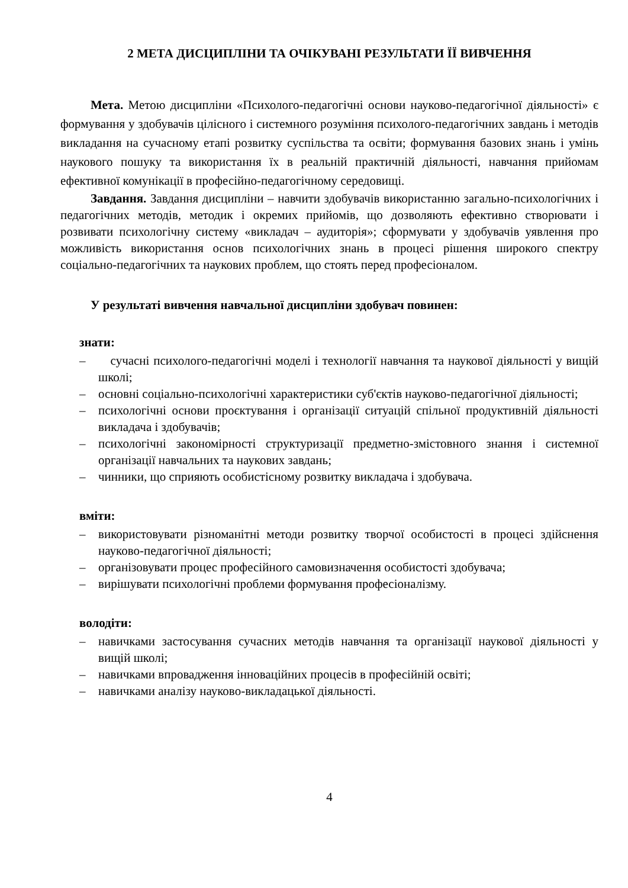2 МЕТА ДИСЦИПЛІНИ ТА ОЧІКУВАНІ РЕЗУЛЬТАТИ ЇЇ ВИВЧЕННЯ
Мета. Метою дисципліни «Психолого-педагогічні основи науково-педагогічної діяльності» є формування у здобувачів цілісного і системного розуміння психолого-педагогічних завдань і методів викладання на сучасному етапі розвитку суспільства та освіти; формування базових знань і умінь наукового пошуку та використання їх в реальній практичній діяльності, навчання прийомам ефективної комунікації в професійно-педагогічному середовищі.
Завдання. Завдання дисципліни – навчити здобувачів використанню загально-психологічних і педагогічних методів, методик і окремих прийомів, що дозволяють ефективно створювати і розвивати психологічну систему «викладач – аудиторія»; сформувати у здобувачів уявлення про можливість використання основ психологічних знань в процесі рішення широкого спектру соціально-педагогічних та наукових проблем, що стоять перед професіоналом.
У результаті вивчення навчальної дисципліни здобувач повинен:
знати:
– сучасні психолого-педагогічні моделі і технології навчання та наукової діяльності у вищій школі;
– основні соціально-психологічні характеристики суб'єктів науково-педагогічної діяльності;
– психологічні основи проєктування і організації ситуацій спільної продуктивній діяльності викладача і здобувачів;
– психологічні закономірності структуризації предметно-змістовного знання і системної організації навчальних та наукових завдань;
– чинники, що сприяють особистісному розвитку викладача і здобувача.
вміти:
– використовувати різноманітні методи розвитку творчої особистості в процесі здійснення науково-педагогічної діяльності;
– організовувати процес професійного самовизначення особистості здобувача;
– вирішувати психологічні проблеми формування професіоналізму.
володіти:
– навичками застосування сучасних методів навчання та організації наукової діяльності у вищій школі;
– навичками впровадження інноваційних процесів в професійній освіті;
– навичками аналізу науково-викладацької діяльності.
4